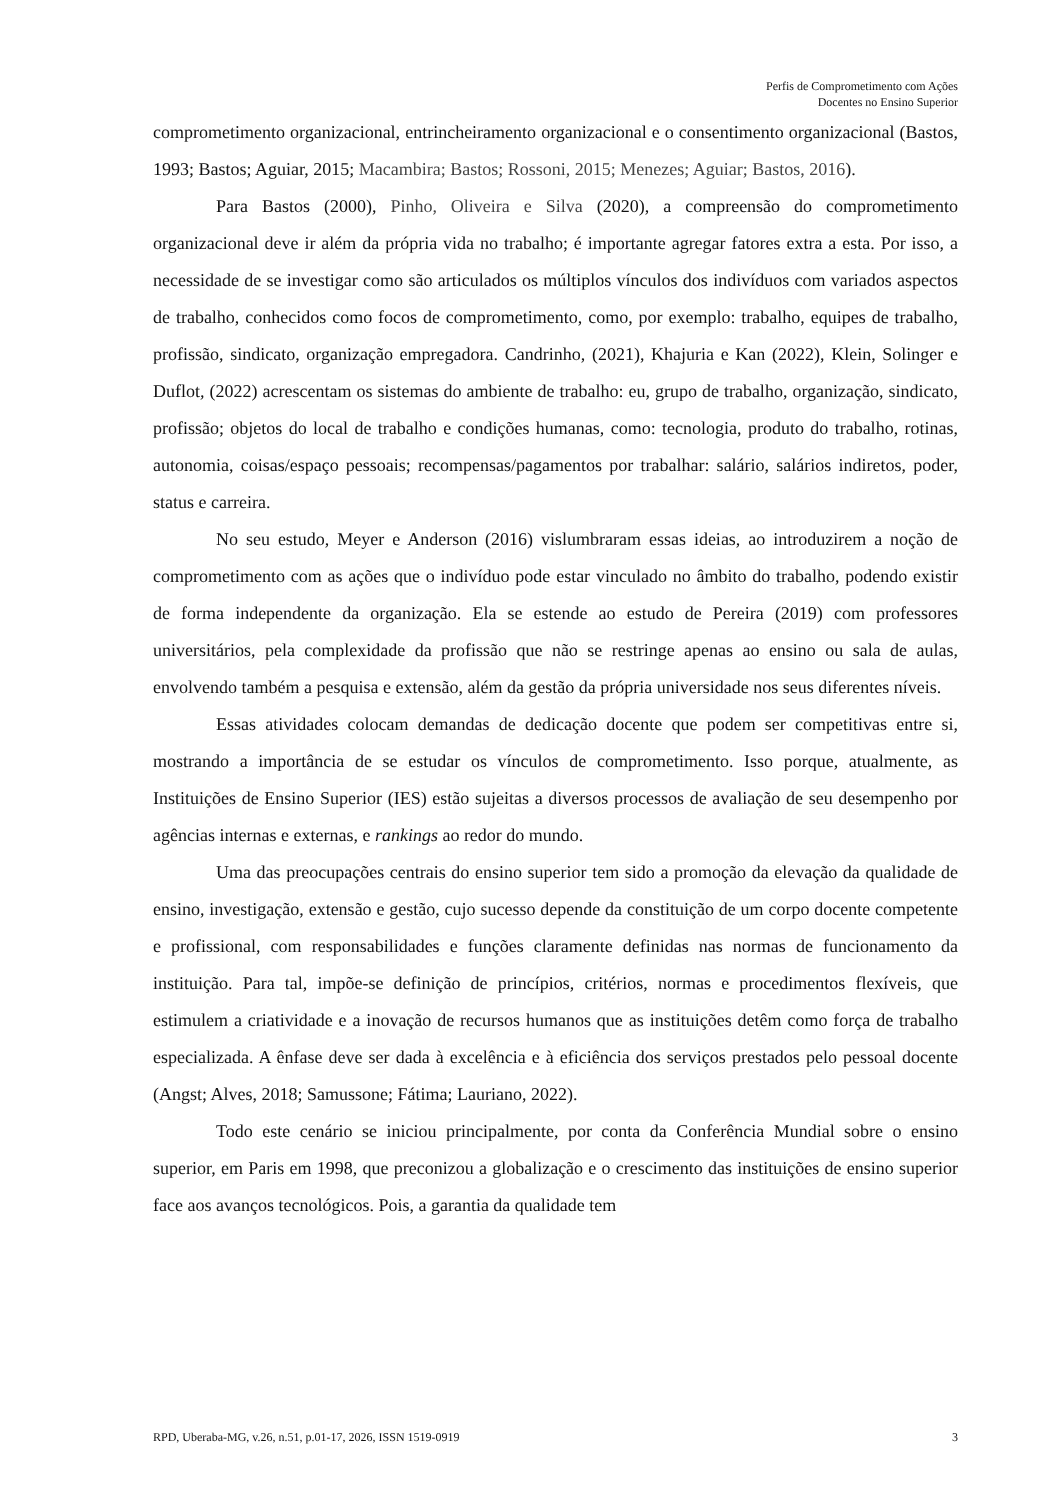Perfis de Comprometimento com Ações
Docentes no Ensino Superior
comprometimento organizacional, entrincheiramento organizacional e o consentimento organizacional (Bastos, 1993; Bastos; Aguiar, 2015; Macambira; Bastos; Rossoni, 2015; Menezes; Aguiar; Bastos, 2016).
Para Bastos (2000), Pinho, Oliveira e Silva (2020), a compreensão do comprometimento organizacional deve ir além da própria vida no trabalho; é importante agregar fatores extra a esta. Por isso, a necessidade de se investigar como são articulados os múltiplos vínculos dos indivíduos com variados aspectos de trabalho, conhecidos como focos de comprometimento, como, por exemplo: trabalho, equipes de trabalho, profissão, sindicato, organização empregadora. Candrinho, (2021), Khajuria e Kan (2022), Klein, Solinger e Duflot, (2022) acrescentam os sistemas do ambiente de trabalho: eu, grupo de trabalho, organização, sindicato, profissão; objetos do local de trabalho e condições humanas, como: tecnologia, produto do trabalho, rotinas, autonomia, coisas/espaço pessoais; recompensas/pagamentos por trabalhar: salário, salários indiretos, poder, status e carreira.
No seu estudo, Meyer e Anderson (2016) vislumbraram essas ideias, ao introduzirem a noção de comprometimento com as ações que o indivíduo pode estar vinculado no âmbito do trabalho, podendo existir de forma independente da organização. Ela se estende ao estudo de Pereira (2019) com professores universitários, pela complexidade da profissão que não se restringe apenas ao ensino ou sala de aulas, envolvendo também a pesquisa e extensão, além da gestão da própria universidade nos seus diferentes níveis.
Essas atividades colocam demandas de dedicação docente que podem ser competitivas entre si, mostrando a importância de se estudar os vínculos de comprometimento. Isso porque, atualmente, as Instituições de Ensino Superior (IES) estão sujeitas a diversos processos de avaliação de seu desempenho por agências internas e externas, e rankings ao redor do mundo.
Uma das preocupações centrais do ensino superior tem sido a promoção da elevação da qualidade de ensino, investigação, extensão e gestão, cujo sucesso depende da constituição de um corpo docente competente e profissional, com responsabilidades e funções claramente definidas nas normas de funcionamento da instituição. Para tal, impõe-se definição de princípios, critérios, normas e procedimentos flexíveis, que estimulem a criatividade e a inovação de recursos humanos que as instituições detêm como força de trabalho especializada. A ênfase deve ser dada à excelência e à eficiência dos serviços prestados pelo pessoal docente (Angst; Alves, 2018; Samussone; Fátima; Lauriano, 2022).
Todo este cenário se iniciou principalmente, por conta da Conferência Mundial sobre o ensino superior, em Paris em 1998, que preconizou a globalização e o crescimento das instituições de ensino superior face aos avanços tecnológicos. Pois, a garantia da qualidade tem
RPD, Uberaba-MG, v.26, n.51, p.01-17, 2026, ISSN 1519-0919 3